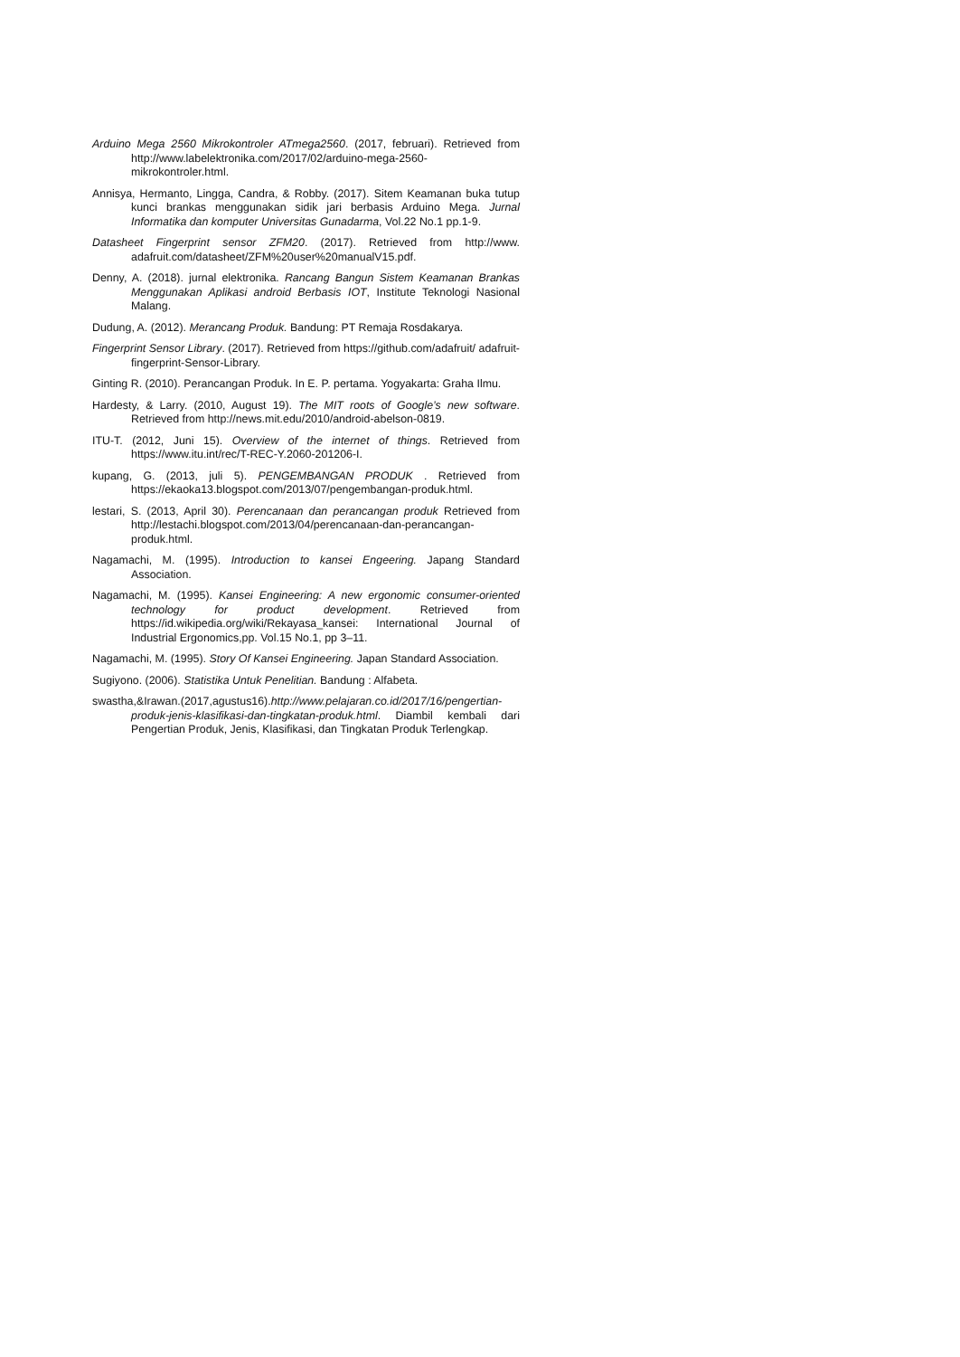Arduino Mega 2560 Mikrokontroler ATmega2560. (2017, februari). Retrieved from http://www.labelektronika.com/2017/02/arduino-mega-2560-mikrokontroler.html.
Annisya, Hermanto, Lingga, Candra, & Robby. (2017). Sitem Keamanan buka tutup kunci brankas menggunakan sidik jari berbasis Arduino Mega. Jurnal Informatika dan komputer Universitas Gunadarma, Vol.22 No.1 pp.1-9.
Datasheet Fingerprint sensor ZFM20. (2017). Retrieved from http://www. adafruit.com/datasheet/ZFM%20user%20manualV15.pdf.
Denny, A. (2018). jurnal elektronika. Rancang Bangun Sistem Keamanan Brankas Menggunakan Aplikasi android Berbasis IOT, Institute Teknologi Nasional Malang.
Dudung, A. (2012). Merancang Produk. Bandung: PT Remaja Rosdakarya.
Fingerprint Sensor Library. (2017). Retrieved from https://github.com/adafruit/ adafruit-fingerprint-Sensor-Library.
Ginting R. (2010). Perancangan Produk. In E. P. pertama. Yogyakarta: Graha Ilmu.
Hardesty, & Larry. (2010, August 19). The MIT roots of Google’s new software. Retrieved from http://news.mit.edu/2010/android-abelson-0819.
ITU-T. (2012, Juni 15). Overview of the internet of things. Retrieved from https://www.itu.int/rec/T-REC-Y.2060-201206-I.
kupang, G. (2013, juli 5). PENGEMBANGAN PRODUK . Retrieved from https://ekaoka13.blogspot.com/2013/07/pengembangan-produk.html.
lestari, S. (2013, April 30). Perencanaan dan perancangan produk Retrieved from http://lestachi.blogspot.com/2013/04/perencanaan-dan-perancangan-produk.html.
Nagamachi, M. (1995). Introduction to kansei Engeering. Japang Standard Association.
Nagamachi, M. (1995). Kansei Engineering: A new ergonomic consumer-oriented technology for product development. Retrieved from https://id.wikipedia.org/wiki/Rekayasa_kansei: International Journal of Industrial Ergonomics,pp. Vol.15 No.1, pp 3–11.
Nagamachi, M. (1995). Story Of Kansei Engineering. Japan Standard Association.
Sugiyono. (2006). Statistika Untuk Penelitian. Bandung : Alfabeta.
swastha,&Irawan.(2017,agustus16).http://www.pelajaran.co.id/2017/16/pengertian-produk-jenis-klasifikasi-dan-tingkatan-produk.html. Diambil kembali dari Pengertian Produk, Jenis, Klasifikasi, dan Tingkatan Produk Terlengkap.